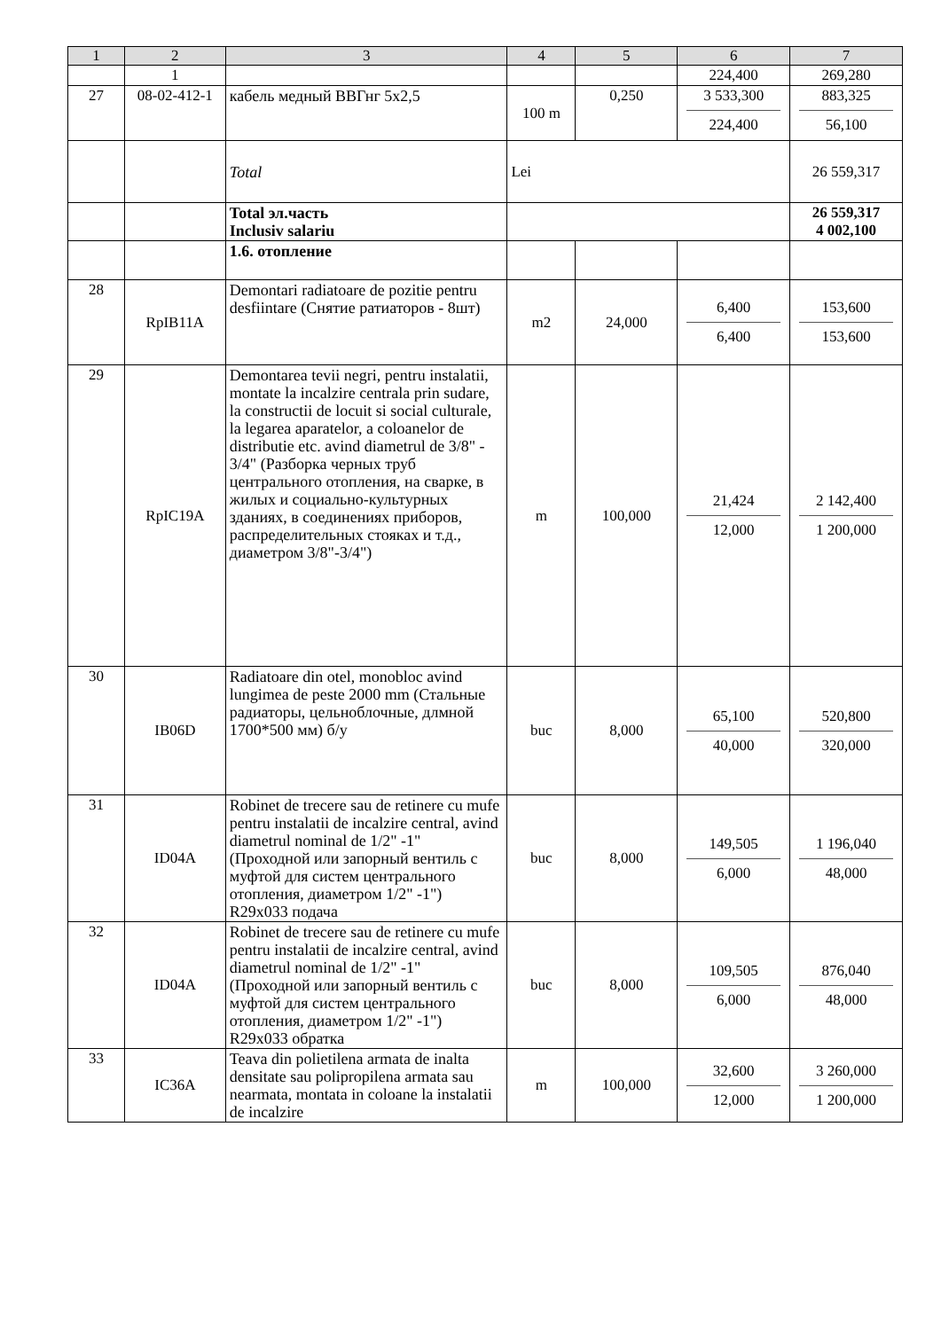| 1 | 2 | 3 | 4 | 5 | 6 | 7 |
| --- | --- | --- | --- | --- | --- | --- |
| | 1 | | | | 224,400 | 269,280 |
| 27 | 08-02-412-1 | кабель медный ВВГнг 5х2,5 | 100 m | 0,250 | 3 533,300 224,400 | 883,325 56,100 |
| | | Total | Lei | | | 26 559,317 |
| | | Total эл.часть Inclusiv salariu | | | | 26 559,317 4 002,100 |
| | | 1.6. отопление | | | | |
| 28 | RpIB11A | Demontari radiatoare de pozitie pentru desfiintare (Снятие ратиаторов - 8шт) | m2 | 24,000 | 6,400 6,400 | 153,600 153,600 |
| 29 | RpIC19A | Demontarea tevii negri, pentru instalatii, montate la incalzire centrala prin sudare, la constructii de locuit si social culturale, la legarea aparatelor, a coloanelor de distributie etc. avind diametrul de 3/8" - 3/4" (Разборка черных труб центрального отопления, на сварке, в жилых и социально-культурных зданиях, в соединениях приборов, распределительных стояках и т.д., диаметром 3/8"-3/4") | m | 100,000 | 21,424 12,000 | 2 142,400 1 200,000 |
| 30 | IB06D | Radiatoare din otel, monobloc avind lungimea de peste 2000 mm (Стальные радиаторы, цельноблочные, длмной 1700*500 мм) б/у | buc | 8,000 | 65,100 40,000 | 520,800 320,000 |
| 31 | ID04A | Robinet de trecere sau de retinere cu mufe pentru instalatii de incalzire central, avind diametrul nominal de 1/2" -1" (Проходной или запорный вентиль с муфтой для систем центрального отопления, диаметром 1/2" -1") R29x033 подача | buc | 8,000 | 149,505 6,000 | 1 196,040 48,000 |
| 32 | ID04A | Robinet de trecere sau de retinere cu mufe pentru instalatii de incalzire central, avind diametrul nominal de 1/2" -1" (Проходной или запорный вентиль с муфтой для систем центрального отопления, диаметром 1/2" -1") R29x033 обратка | buc | 8,000 | 109,505 6,000 | 876,040 48,000 |
| 33 | IC36A | Teava din polietilena armata de inalta densitate sau polipropilena armata sau nearmata, montata in coloane la instalatii de incalzire | m | 100,000 | 32,600 12,000 | 3 260,000 1 200,000 |